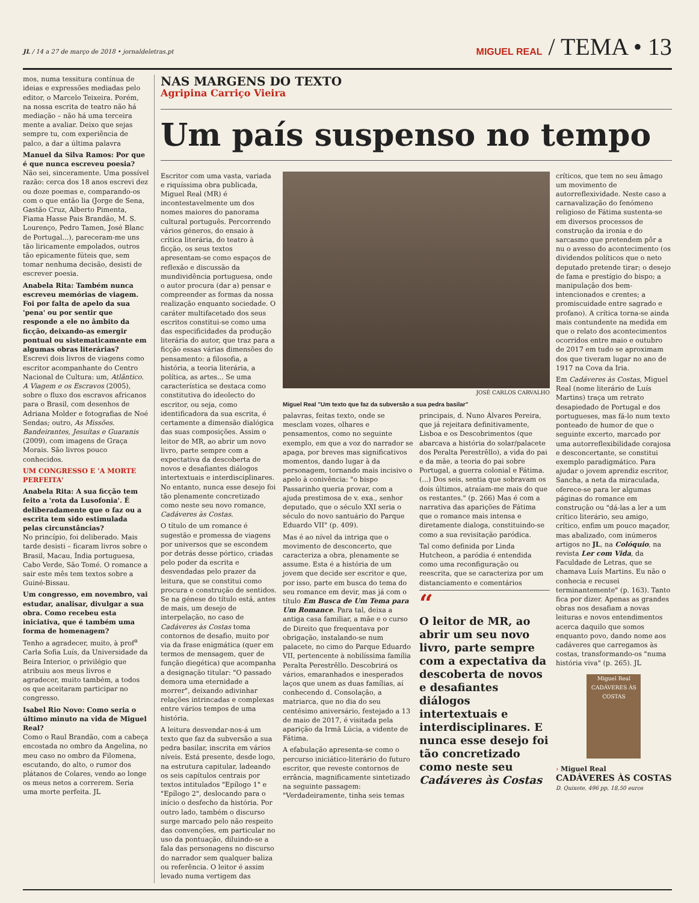JL / 14 a 27 de março de 2018 • jornaldeletras.pt
MIGUEL REAL / TEMA • 13
mos, numa tessitura contínua de ideias e expressões mediadas pelo editor, o Marcelo Teixeira. Porém, na nossa escrita de teatro não há mediação – não há uma terceira mente a avaliar. Deixo que sejas sempre tu, com experiência de palco, a dar a última palavra
Manuel da Silva Ramos: Por que é que nunca escreveu poesia?
Não sei, sinceramente. Uma possível razão: cerca dos 18 anos escrevi dez ou doze poemas e, comparando-os com o que então lia (Jorge de Sena, Gastão Cruz, Alberto Pimenta, Fiama Hasse Pais Brandão, M. S. Lourenço, Pedro Tamen, José Blanc de Portugal...), pareceram-me uns tão liricamente empolados, outros tão epicamente fúteis que, sem tomar nenhuma decisão, desisti de escrever poesia.
Anabela Rita: Também nunca escreveu memórias de viagem. Foi por falta de apelo da sua 'pena' ou por sentir que responde a ele no âmbito da ficção, deixando-as emergir pontual ou sistematicamente em algumas obras literárias?
Escrevi dois livros de viagens como escritor acompanhante do Centro Nacional de Cultura: um, Atlântico. A Viagem e os Escravos (2005), sobre o fluxo dos escravos africanos para o Brasil, com desenhos de Adriana Molder e fotografias de Noé Sendas; outro, As Missões. Bandeirantes, Jesuítas e Guaranis (2009), com imagens de Graça Morais. São livros pouco conhecidos.
UM CONGRESSO E 'A MORTE PERFEITA'
Anabela Rita: A sua ficção tem feito a 'rota da Lusofonia'. É deliberadamente que o faz ou a escrita tem sido estimulada pelas circunstâncias?
No princípio, foi deliberado. Mais tarde desisti – ficaram livros sobre o Brasil, Macau, Índia portuguesa, Cabo Verde, São Tomé. O romance a sair este mês tem textos sobre a Guiné-Bissau.
Um congresso, em novembro, vai estudar, analisar, divulgar a sua obra. Como recebeu esta iniciativa, que é também uma forma de homenagem?
Tenho a agradecer, muito, à prof<sup>a</sup> Carla Sofia Luís, da Universidade da Beira Interior, o privilégio que atribuiu aos meus livros e agradecer, muito também, a todos os que aceitaram participar no congresso.
Isabel Rio Novo: Como seria o último minuto na vida de Miguel Real?
Como o Raul Brandão, com a cabeça encostada no ombro da Angelina, no meu caso no ombro da Filomena, escutando, do alto, o rumor dos plátanos de Colares, vendo ao longe os meus netos a correrem. Seria uma morte perfeita. JL
NAS MARGENS DO TEXTO
Agripina Carriço Vieira
Um país suspenso no tempo
Escritor com uma vasta, variada e riquíssima obra publicada, Miguel Real (MR) é incontestavelmente um dos nomes maiores do panorama cultural português. Percorrendo vários géneros, do ensaio à crítica literária, do teatro à ficção, os seus textos apresentam-se como espaços de reflexão e discussão da mundividência portuguesa, onde o autor procura (dar a) pensar e compreender as formas da nossa realização enquanto sociedade. O caráter multifacetado dos seus escritos constitui-se como uma das especificidades da produção literária do autor, que traz para a ficção essas várias dimensões do pensamento: a filosofia, a história, a teoria literária, a política, as artes... Se uma característica se destaca como constitutiva do ideolecto do escritor, ou seja, como identificadora da sua escrita, é certamente a dimensão dialógica das suas composições. Assim o leitor de MR, ao abrir um novo livro, parte sempre com a expectativa da descoberta de novos e desafiantes diálogos intertextuais e interdisciplinares. No entanto, nunca esse desejo foi tão plenamente concretizado como neste seu novo romance, Cadáveres às Costas.
O título de um romance é sugestão e promessa de viagens por universos que se escondem por detrás desse pórtico, criadas pelo poder da escrita e desvendadas pelo prazer da leitura, que se constitui como procura e construção de sentidos. Se na génese do título está, antes de mais, um desejo de interpelação, no caso de Cadáveres às Costas toma contornos de desafio, muito por via da frase enigmática (quer em termos de mensagem, quer de função diegética) que acompanha a designação titular: "O passado demora uma eternidade a morrer", deixando adivinhar relações intrincadas e complexas entre vários tempos de uma história.
A leitura desvendar-nos-á um texto que faz da subversão a sua pedra basilar, inscrita em vários níveis. Está presente, desde logo, na estrutura capitular, ladeando os seis capítulos centrais por textos intitulados "Epílogo 1" e "Epílogo 2", deslocando para o início o desfecho da história. Por outro lado, também o discurso surge marcado pelo não respeito das convenções, em particular no uso da pontuação, diluindo-se a fala das personagens no discurso do narrador sem qualquer baliza ou referência. O leitor é assim levado numa vertigem das
JOSÉ CARLOS CARVALHO
Miguel Real "Um texto que faz da subversão a sua pedra basilar"
palavras, feitas texto, onde se mesclam vozes, olhares e pensamentos, como no seguinte exemplo, em que a voz do narrador se apaga, por breves mas significativos momentos, dando lugar à da personagem, tornando mais incisivo o apelo à conivência: "o bispo Passarinho queria provar, com a ajuda prestimosa de v. exa., senhor deputado, que o século XXI seria o século do novo santuário do Parque Eduardo VII" (p. 409).
Mas é ao nível da intriga que o movimento de desconcerto, que caracteriza a obra, plenamente se assume. Esta é a história de um jovem que decide ser escritor e que, por isso, parte em busca do tema do seu romance em devir, mas já com o título Em Busca de Um Tema para Um Romance. Para tal, deixa a antiga casa familiar, a mãe e o curso de Direito que frequentava por obrigação, instalando-se num palacete, no cimo do Parque Eduardo VII, pertencente à nobilíssima família Peralta Perestrêllo. Descobrirá os vários, emaranhados e inesperados laços que unem as duas famílias, aí conhecendo d. Consolação, a matriarca, que no dia do seu centésimo aniversário, festejado a 13 de maio de 2017, é visitada pela aparição da Irmã Lúcia, a vidente de Fátima.
A efabulação apresenta-se como o percurso iniciático-literário do futuro escritor, que reveste contornos de errância, magnificamente sintetizado na seguinte passagem: "Verdadeiramente, tinha seis temas
principais, d. Nuno Álvares Pereira, que já rejeitara definitivamente, Lisboa e os Descobrimentos (que abarcava a história do solar/palacete dos Peralta Perestrêllo), a vida do pai e da mãe, a teoria do pai sobre Portugal, a guerra colonial e Fátima. (...) Dos seis, sentia que sobravam os dois últimos, atraíam-me mais do que os restantes." (p. 266) Mas é com a narrativa das aparições de Fátima que o romance mais intensa e diretamente dialoga, constituindo-se como a sua revisitação paródica.
Tal como definida por Linda Hutcheon, a paródia é entendida como uma reconfiguração ou reescrita, que se caracteriza por um distanciamento e comentários
“
O leitor de MR, ao abrir um seu novo livro, parte sempre com a expectativa da descoberta de novos e desafiantes diálogos intertextuais e interdisciplinares. E nunca esse desejo foi tão concretizado como neste seu Cadáveres às Costas
críticos, que tem no seu âmago um movimento de autorreflexividade. Neste caso a carnavalização do fenómeno religioso de Fátima sustenta-se em diversos processos de construção da ironia e do sarcasmo que pretendem pôr a nu o avesso do acontecimento (os dividendos políticos que o neto deputado pretende tirar; o desejo de fama e prestígio do bispo; a manipulação dos bem-intencionados e crentes; a promiscuidade entre sagrado e profano). A crítica torna-se ainda mais contundente na medida em que o relato dos acontecimentos ocorridos entre maio e outubro de 2017 em tudo se aproximam dos que tiveram lugar no ano de 1917 na Cova da Iria.
Em Cadáveres às Costas, Miguel Real (nome literário de Luís Martins) traça um retrato desapiedado de Portugal e dos portugueses, mas fá-lo num texto ponteado de humor de que o seguinte excerto, marcado por uma autorreflexibilidade corajosa e desconcertante, se constitui exemplo paradigmático. Para ajudar o jovem aprendiz escritor, Sancha, a neta da miraculada, oferece-se para ler algumas páginas do romance em construção ou "dá-las a ler a um crítico literário, seu amigo, crítico, enfim um pouco maçador, mas abalizado, com inúmeros artigos no JL, na Colóquio, na revista Ler com Vida, da Faculdade de Letras, que se chamava Luís Martins. Eu não o conhecia e recusei terminantemente" (p. 163). Tanto fica por dizer. Apenas as grandes obras nos desafiam a novas leituras e novos entendimentos acerca daquilo que somos enquanto povo, dando nome aos cadáveres que carregamos às costas, transformando-os "numa história viva" (p. 265). JL
Miguel Real
CADÁVERES ÀS COSTAS
› Miguel Real
CADÁVERES ÀS COSTAS
D. Quixote, 496 pp, 18,50 euros